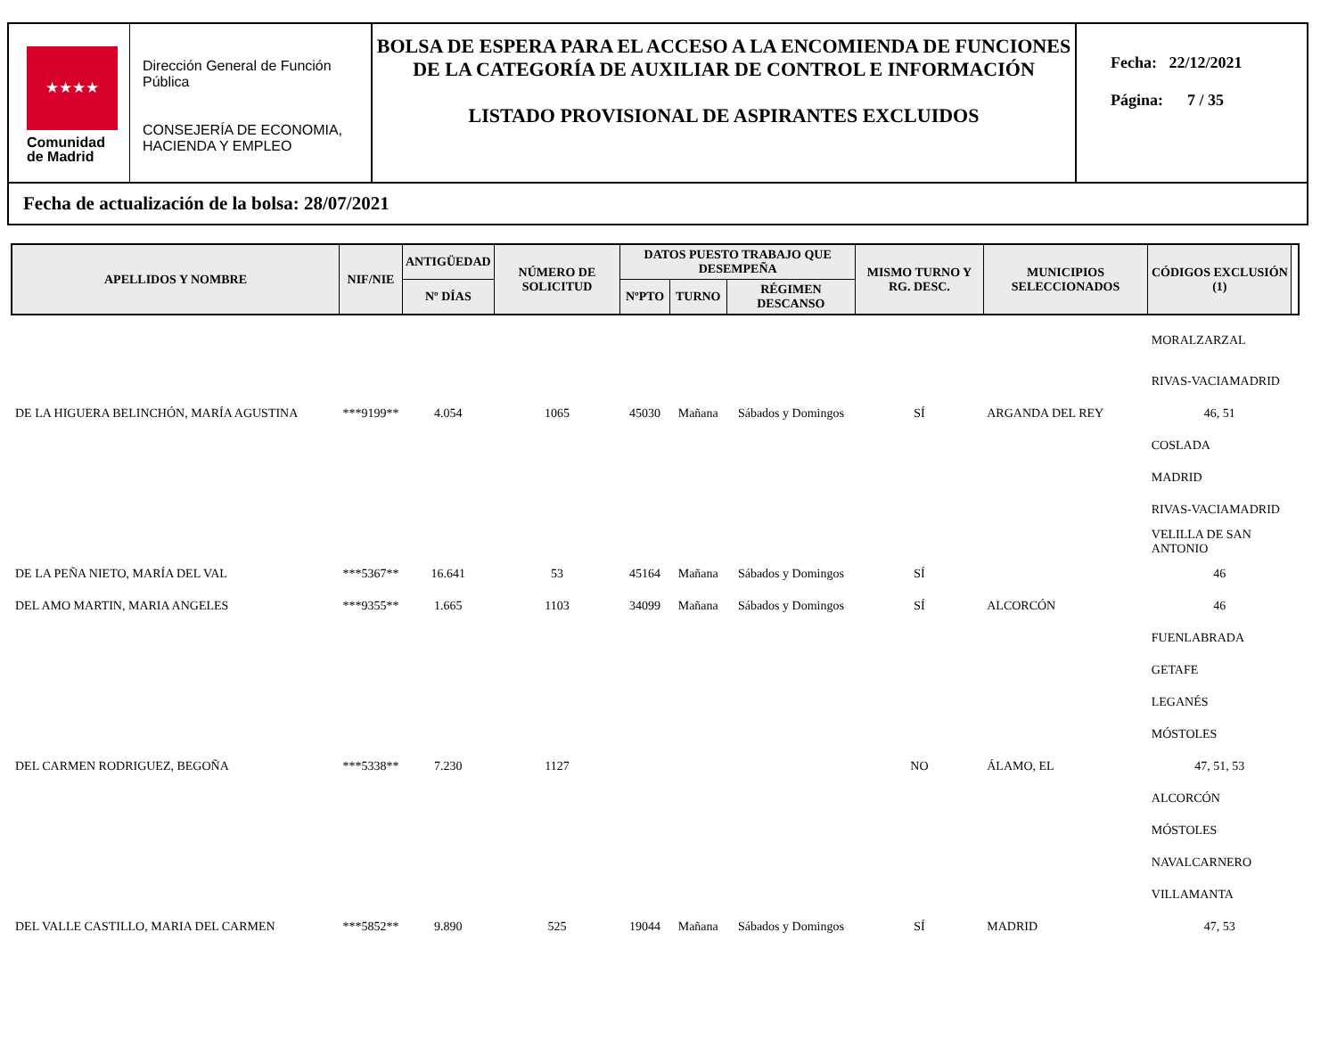★★★★
Comunidad
de Madrid
Dirección General de Función Pública
CONSEJERÍA DE ECONOMIA, HACIENDA Y EMPLEO
BOLSA DE ESPERA PARA EL ACCESO A LA ENCOMIENDA DE FUNCIONES DE LA CATEGORÍA DE AUXILIAR DE CONTROL E INFORMACIÓN
LISTADO PROVISIONAL DE ASPIRANTES EXCLUIDOS
Fecha: 22/12/2021
Página: 7 / 35
Fecha de actualización de la bolsa: 28/07/2021
| APELLIDOS Y NOMBRE | NIF/NIE | ANTIGÜEDAD | NÚMERO DE SOLICITUD | DATOS PUESTO TRABAJO QUE DESEMPEÑA | | | MISMO TURNO Y RG. DESC. | MUNICIPIOS SELECCIONADOS | CÓDIGOS EXCLUSIÓN (1) | |
| --- | --- | --- | --- | --- | --- | --- | --- | --- | --- | --- |
| | | Nº DÍAS | | NºPTO | TURNO | RÉGIMEN DESCANSO | | | | |
| | | | | | | | | | MORALZARZAL | |
| | | | | | | | | | RIVAS-VACIAMADRID | |
| DE LA HIGUERA BELINCHÓN, MARÍA AGUSTINA | ***9199** | 4.054 | 1065 | 45030 | Mañana | Sábados y Domingos | SÍ | ARGANDA DEL REY | 46, 51 | |
| | | | | | | | | | COSLADA | |
| | | | | | | | | | MADRID | |
| | | | | | | | | | RIVAS-VACIAMADRID | |
| | | | | | | | | | VELILLA DE SAN ANTONIO | |
| DE LA PEÑA NIETO, MARÍA DEL VAL | ***5367** | 16.641 | 53 | 45164 | Mañana | Sábados y Domingos | SÍ | | 46 | |
| DEL AMO MARTIN, MARIA ANGELES | ***9355** | 1.665 | 1103 | 34099 | Mañana | Sábados y Domingos | SÍ | ALCORCÓN | 46 | |
| | | | | | | | | | FUENLABRADA | |
| | | | | | | | | | GETAFE | |
| | | | | | | | | | LEGANÉS | |
| | | | | | | | | | MÓSTOLES | |
| DEL CARMEN RODRIGUEZ, BEGOÑA | ***5338** | 7.230 | 1127 | | | | NO | ÁLAMO, EL | 47, 51, 53 | |
| | | | | | | | | | ALCORCÓN | |
| | | | | | | | | | MÓSTOLES | |
| | | | | | | | | | NAVALCARNERO | |
| | | | | | | | | | VILLAMANTA | |
| DEL VALLE CASTILLO, MARIA DEL CARMEN | ***5852** | 9.890 | 525 | 19044 | Mañana | Sábados y Domingos | SÍ | MADRID | 47, 53 | |